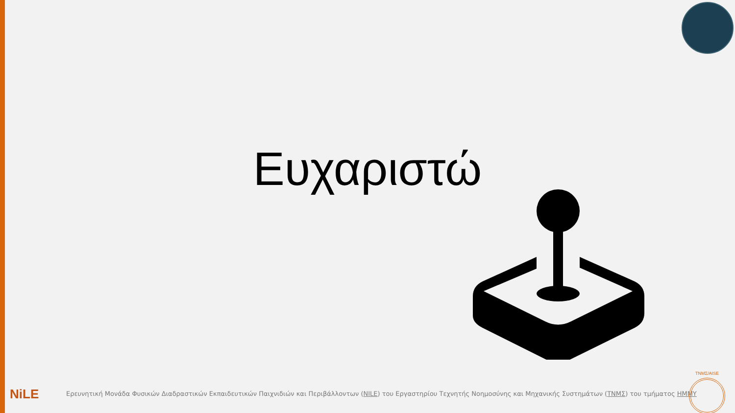Ευχαριστώ
NiLE
Ερευνητική Μονάδα Φυσικών Διαδραστικών Εκπαιδευτικών Παιχνιδιών και Περιβάλλοντων (NILE) του Εργαστηρίου Τεχνητής Νοημοσύνης και Μηχανικής Συστημάτων (ΤΝΜΣ) του τμήματος ΗΜΜΥ
TNMΣ/AISE